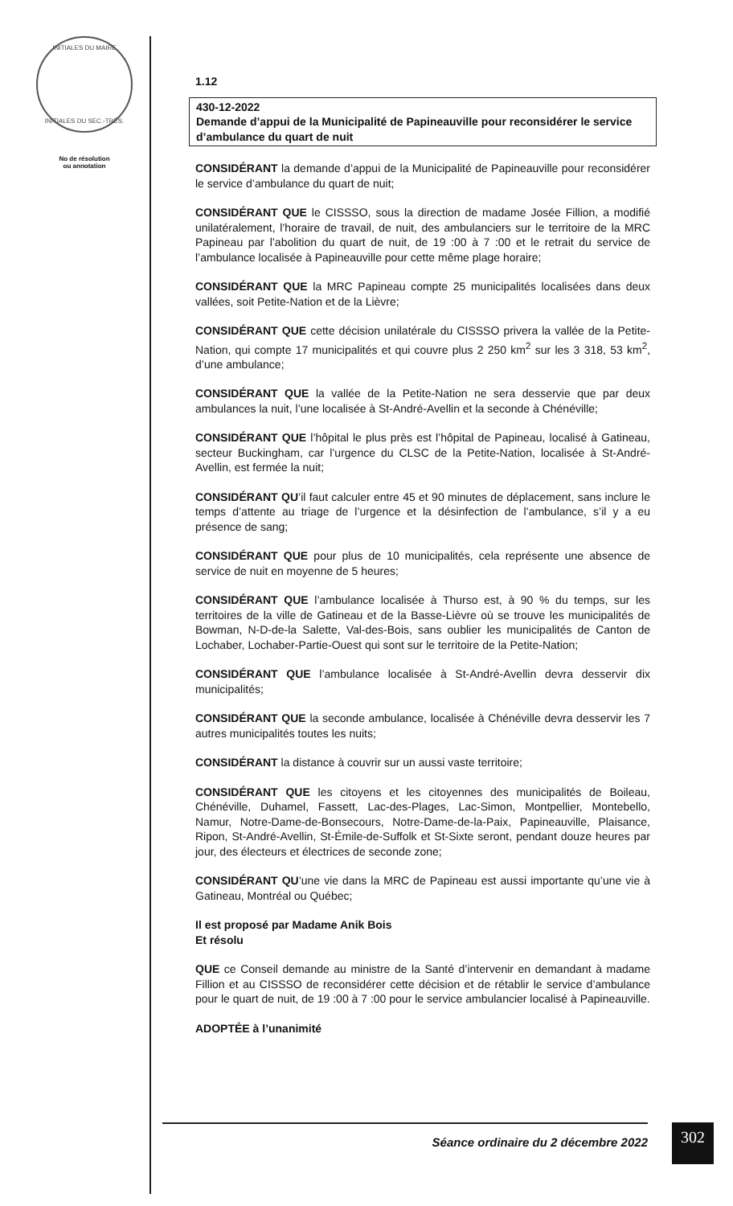INITIALES DU MAIRE
INITIALES DU SEC.-TRÉS.
No de résolution
ou annotation
1.12
430-12-2022
Demande d’appui de la Municipalité de Papineauville pour reconsidérer le service d’ambulance du quart de nuit
CONSIDÉRANT la demande d’appui de la Municipalité de Papineauville pour reconsidérer le service d’ambulance du quart de nuit;
CONSIDÉRANT QUE le CISSSO, sous la direction de madame Josée Fillion, a modifié unilatéralement, l’horaire de travail, de nuit, des ambulanciers sur le territoire de la MRC Papineau par l’abolition du quart de nuit, de 19 :00 à 7 :00 et le retrait du service de l’ambulance localisée à Papineauville pour cette même plage horaire;
CONSIDÉRANT QUE la MRC Papineau compte 25 municipalités localisées dans deux vallées, soit Petite-Nation et de la Lièvre;
CONSIDÉRANT QUE cette décision unilatérale du CISSSO privera la vallée de la Petite-Nation, qui compte 17 municipalités et qui couvre plus 2 250 km<sup>2</sup> sur les 3 318, 53 km<sup>2</sup>, d’une ambulance;
CONSIDÉRANT QUE la vallée de la Petite-Nation ne sera desservie que par deux ambulances la nuit, l’une localisée à St-André-Avellin et la seconde à Chénéville;
CONSIDÉRANT QUE l’hôpital le plus près est l’hôpital de Papineau, localisé à Gatineau, secteur Buckingham, car l’urgence du CLSC de la Petite-Nation, localisée à St-André-Avellin, est fermée la nuit;
CONSIDÉRANT QU’il faut calculer entre 45 et 90 minutes de déplacement, sans inclure le temps d’attente au triage de l’urgence et la désinfection de l’ambulance, s’il y a eu présence de sang;
CONSIDÉRANT QUE pour plus de 10 municipalités, cela représente une absence de service de nuit en moyenne de 5 heures;
CONSIDÉRANT QUE l’ambulance localisée à Thurso est, à 90 % du temps, sur les territoires de la ville de Gatineau et de la Basse-Lièvre où se trouve les municipalités de Bowman, N-D-de-la Salette, Val-des-Bois, sans oublier les municipalités de Canton de Lochaber, Lochaber-Partie-Ouest qui sont sur le territoire de la Petite-Nation;
CONSIDÉRANT QUE l’ambulance localisée à St-André-Avellin devra desservir dix municipalités;
CONSIDÉRANT QUE la seconde ambulance, localisée à Chénéville devra desservir les 7 autres municipalités toutes les nuits;
CONSIDÉRANT la distance à couvrir sur un aussi vaste territoire;
CONSIDÉRANT QUE les citoyens et les citoyennes des municipalités de Boileau, Chénéville, Duhamel, Fassett, Lac-des-Plages, Lac-Simon, Montpellier, Montebello, Namur, Notre-Dame-de-Bonsecours, Notre-Dame-de-la-Paix, Papineauville, Plaisance, Ripon, St-André-Avellin, St-Émile-de-Suffolk et St-Sixte seront, pendant douze heures par jour, des électeurs et électrices de seconde zone;
CONSIDÉRANT QU’une vie dans la MRC de Papineau est aussi importante qu’une vie à Gatineau, Montréal ou Québec;
Il est proposé par Madame Anik Bois
Et résolu
QUE ce Conseil demande au ministre de la Santé d’intervenir en demandant à madame Fillion et au CISSSO de reconsidérer cette décision et de rétablir le service d’ambulance pour le quart de nuit, de 19 :00 à 7 :00 pour le service ambulancier localisé à Papineauville.
ADOPTÉE à l’unanimité
Séance ordinaire du 2 décembre 2022 302